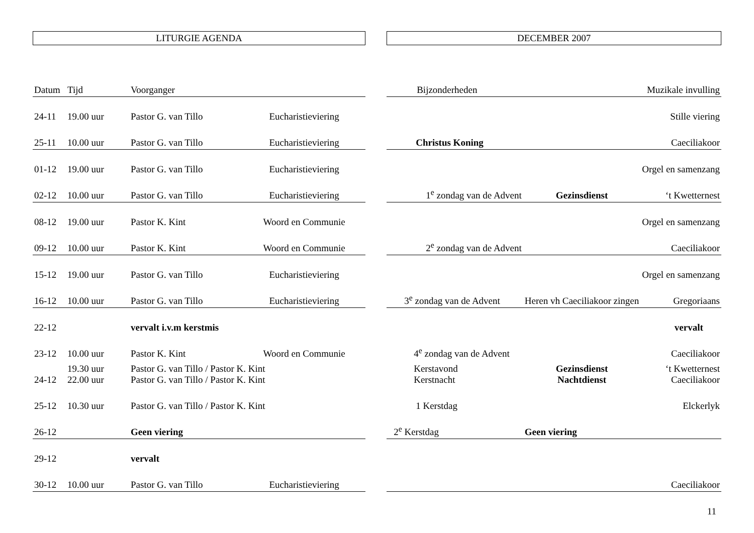LITURGIE AGENDA
| Datum | Tijd | Voorganger | |
| --- | --- | --- | --- |
| 24-11 | 19.00 uur | Pastor G. van Tillo | Eucharistieviering |
| 25-11 | 10.00 uur | Pastor G. van Tillo | Eucharistieviering |
| 01-12 | 19.00 uur | Pastor G. van Tillo | Eucharistieviering |
| 02-12 | 10.00 uur | Pastor G. van Tillo | Eucharistieviering |
| 08-12 | 19.00 uur | Pastor K. Kint | Woord en Communie |
| 09-12 | 10.00 uur | Pastor K. Kint | Woord en Communie |
| 15-12 | 19.00 uur | Pastor G. van Tillo | Eucharistieviering |
| 16-12 | 10.00 uur | Pastor G. van Tillo | Eucharistieviering |
| 22-12 | | vervalt i.v.m kerstmis | |
| 23-12 | 10.00 uur | Pastor K. Kint | Woord en Communie |
| 24-12 | 19.30 uur 22.00 uur | Pastor G. van Tillo / Pastor K. Kint Pastor G. van Tillo / Pastor K. Kint | |
| 25-12 | 10.30 uur | Pastor G. van Tillo / Pastor K. Kint | |
| 26-12 | | Geen viering | |
| 29-12 | | vervalt | |
| 30-12 | 10.00 uur | Pastor G. van Tillo | Eucharistieviering |
DECEMBER 2007
| Bijzonderheden | | Muzikale invulling |
| --- | --- | --- |
| | | Stille viering |
| Christus Koning | | Caeciliakoor |
| | | Orgel en samenzang |
| 1<sup>e</sup> zondag van de Advent | Gezinsdienst | ‘t Kwetternest |
| | | Orgel en samenzang |
| 2<sup>e</sup> zondag van de Advent | | Caeciliakoor |
| | | Orgel en samenzang |
| 3<sup>e</sup> zondag van de Advent | Heren vh Caeciliakoor zingen | Gregoriaans |
| | | vervalt |
| 4<sup>e</sup> zondag van de Advent | | Caeciliakoor |
| Kerstavond Kerstnacht | Gezinsdienst Nachtdienst | ‘t Kwetternest Caeciliakoor |
| 1 Kerstdag | | Elckerlyk |
| 2<sup>e</sup> Kerstdag | Geen viering | |
| | | Caeciliakoor |
11